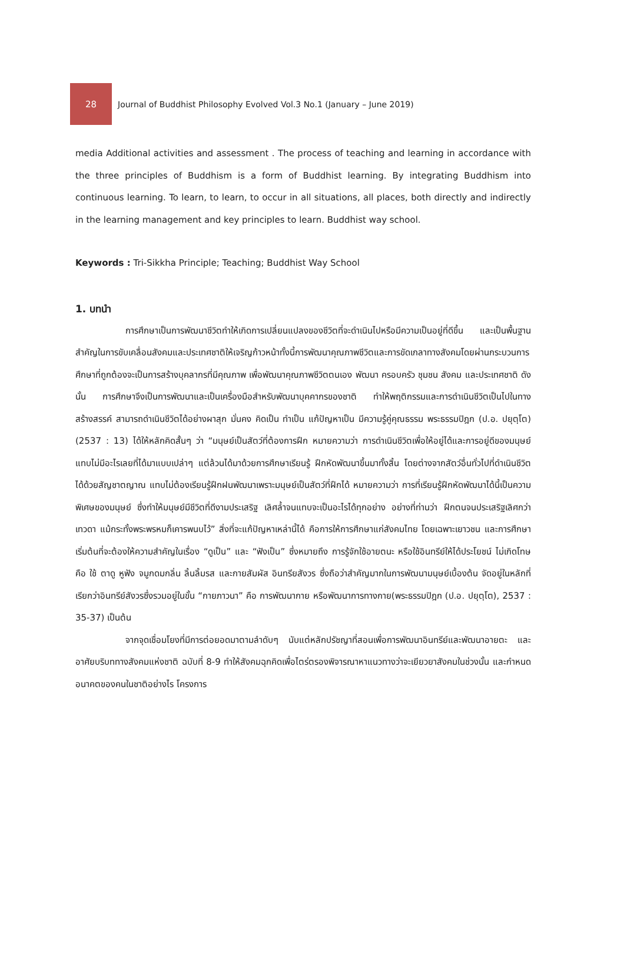28
Journal of Buddhist Philosophy Evolved Vol.3 No.1 (January – June 2019)
media Additional activities and assessment . The process of teaching and learning in accordance with the three principles of Buddhism is a form of Buddhist learning. By integrating Buddhism into continuous learning. To learn, to learn, to occur in all situations, all places, both directly and indirectly in the learning management and key principles to learn. Buddhist way school.
Keywords : Tri-Sikkha Principle; Teaching; Buddhist Way School
1. บทนำ
การศึกษาเป็นการพัฒนาชีวิตทำให้เกิดการเปลี่ยนแปลงของชีวิตที่จะดำเนินไปหรือมีความเป็นอยู่ที่ดีขึ้น และเป็นพื้นฐานสำคัญในการขับเคลื่อนสังคมและประเทศชาติให้เจริญก้าวหน้าทั้งนี้การพัฒนาคุณภาพชีวิตและการขัดเกลาทางสังคมโดยผ่านกระบวนการศึกษาที่ถูกต้องจะเป็นการสร้างบุคลากรที่มีคุณภาพ เพื่อพัฒนาคุณภาพชีวิตตนเอง พัฒนา ครอบครัว ชุมชน สังคม และประเทศชาติ ดังนั้น การศึกษาจึงเป็นการพัฒนาและเป็นเครื่องมือสำหรับพัฒนาบุคคากรของชาติ ทำให้พฤติกรรมและการดำเนินชีวิตเป็นไปในทางสร้างสรรค์ สามารถดำเนินชีวิตได้อย่างผาสุก มั่นคง คิดเป็น ทำเป็น แก้ปัญหาเป็น มีความรู้คู่คุณธรรม พระธรรมปิฎก (ป.อ. ปยุตฺโต) (2537 : 13) ได้ให้หลักคิดสั้นๆ ว่า “มนุษย์เป็นสัตว์ที่ต้องการฝึก หมายความว่า การดำเนินชีวิตเพื่อให้อยู่ได้และการอยู่ดีของมนุษย์แทบไม่มีอะไรเลยที่ได้มาแบบเปล่าๆ แต่ล้วนได้มาด้วยการศึกษาเรียนรู้ ฝึกหัดพัฒนาขึ้นมาทั้งสิ้น โดยต่างจากสัตว์อื่นทั่วไปที่ดำเนินชีวิตได้ด้วยสัญชาตญาณ แทบไม่ต้องเรียนรู้ฝึกฝนพัฒนาเพราะมนุษย์เป็นสัตว์ที่ฝึกได้ หมายความว่า การที่เรียนรู้ฝึกหัดพัฒนาได้นี้เป็นความพิเศษของมนุษย์ ซึ่งทำให้มนุษย์มีชีวิตที่ดีงามประเสริฐ เลิศล้ำจนแทบจะเป็นอะไรได้ทุกอย่าง อย่างที่ท่านว่า ฝึกตนจนประเสริฐเลิศกว่าเทวดา แม้กระทั้งพระพรหมก็เคารพนบไว้” สิ่งที่จะแก้ปัญหาเหล่านี้ได้ คือการให้การศึกษาแก่สังคมไทย โดยเฉพาะเยาวชน และการศึกษาเริ่มต้นที่จะต้องให้ความสำคัญในเรื่อง “ดูเป็น” และ “ฟังเป็น” ซึ่งหมายถึง การรู้จักใช้อายตนะ หรือใช้อินทรีย์ให้ได้ประโยชน์ ไม่เกิดโทษ คือ ใช้ ตาดู หูฟัง จมูกดมกลิ่น ลิ้นลิ้มรส และกายสัมผัส อินทรียสังวร ซึ่งถือว่าสำคัญมากในการพัฒนามนุษย์เบื้องต้น จัดอยู่ในหลักที่เรียกว่าอินทรีย์สังวรซึ่งรวมอยู่ในขั้น “กายภาวนา” คือ การพัฒนากาย หรือพัฒนาการทางกาย(พระธรรมปิฎก (ป.อ. ปยุตฺโต), 2537 : 35-37) เป็นต้น
จากจุดเชื่อมโยงที่มีการต่อยอดมาตามลำดับๆ นับแต่หลักปรัชญาที่สอนเพื่อการพัฒนาอินทรีย์และพัฒนาอายตะ และอาศัยบริบททางสังคมแห่งชาติ ฉบับที่ 8-9 ทำให้สังคมฉุกคิดเพื่อไตร่ตรองพิจารณาหาแนวทางว่าจะเยียวยาสังคมในช่วงนั้น และกำหนดอนาคตของคนในชาติอย่างไร โครงการ